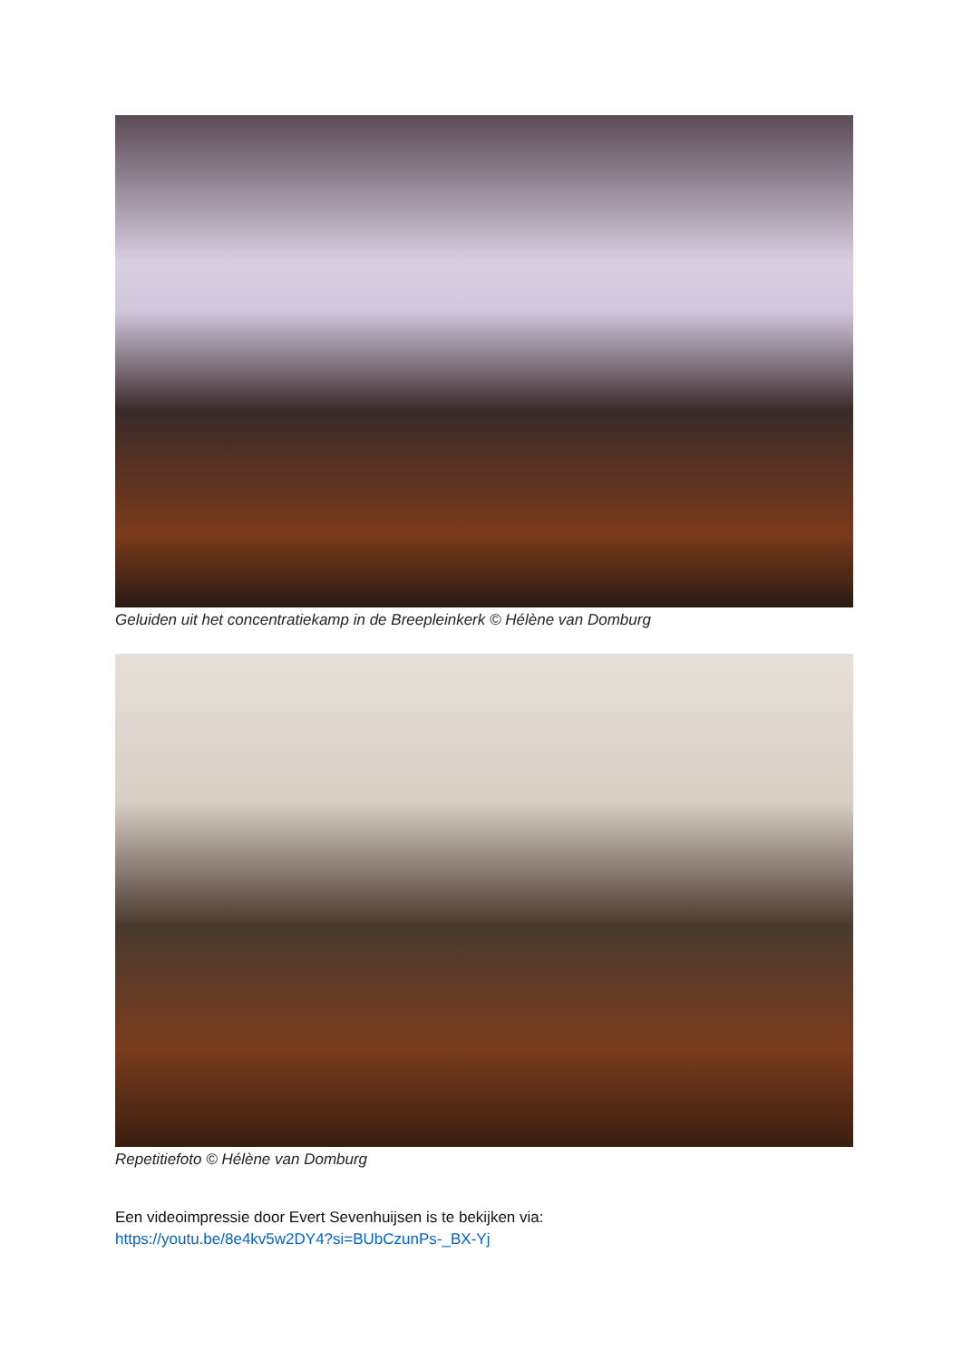Geluiden uit het concentratiekamp in de Breepleinkerk © Hélène van Domburg
Repetitiefoto © Hélène van Domburg
Een videoimpressie door Evert Sevenhuijsen is te bekijken via:
https://youtu.be/8e4kv5w2DY4?si=BUbCzunPs-_BX-Yj